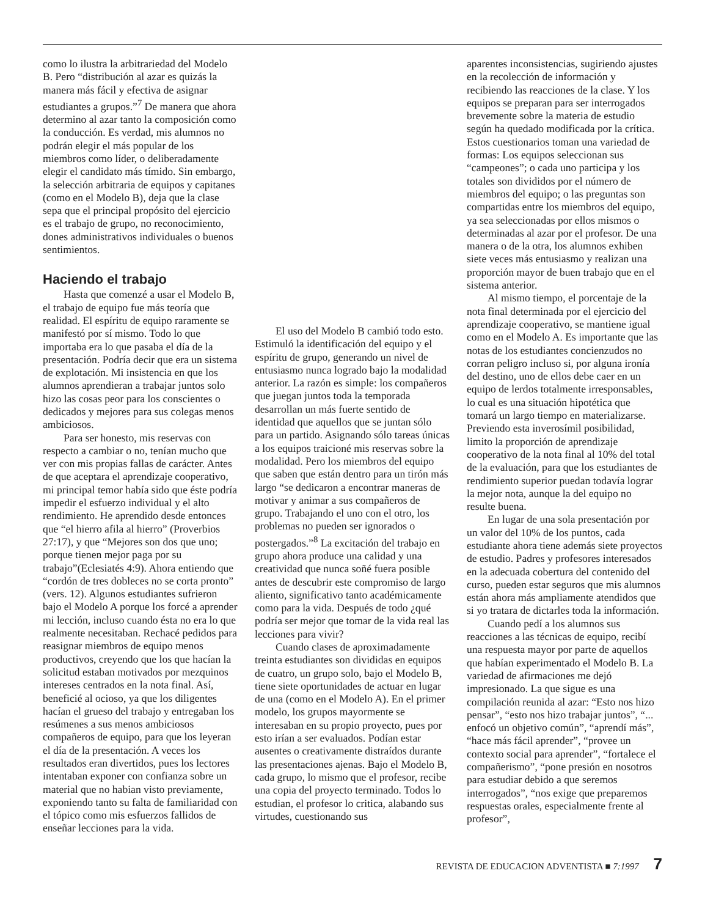como lo ilustra la arbitrariedad del Modelo B. Pero “distribución al azar es quizás la manera más fácil y efectiva de asignar estudiantes a grupos.”<sup>7</sup> De manera que ahora determino al azar tanto la composición como la conducción. Es verdad, mis alumnos no podrán elegir el más popular de los miembros como líder, o deliberadamente elegir el candidato más tímido. Sin embargo, la selección arbitraria de equipos y capitanes (como en el Modelo B), deja que la clase sepa que el principal propósito del ejercicio es el trabajo de grupo, no reconocimiento, dones administrativos individuales o buenos sentimientos.
Haciendo el trabajo
Hasta que comenzé a usar el Modelo B, el trabajo de equipo fue más teoría que realidad. El espíritu de equipo raramente se manifestó por sí mismo. Todo lo que importaba era lo que pasaba el día de la presentación. Podría decir que era un sistema de explotación. Mi insistencia en que los alumnos aprendieran a trabajar juntos solo hizo las cosas peor para los conscientes o dedicados y mejores para sus colegas menos ambiciosos.
Para ser honesto, mis reservas con respecto a cambiar o no, tenían mucho que ver con mis propias fallas de carácter. Antes de que aceptara el aprendizaje cooperativo, mi principal temor había sido que éste podría impedir el esfuerzo individual y el alto rendimiento. He aprendido desde entonces que “el hierro afila al hierro” (Proverbios 27:17), y que “Mejores son dos que uno; porque tienen mejor paga por su trabajo”(Eclesiatés 4:9). Ahora entiendo que “cordón de tres dobleces no se corta pronto” (vers. 12). Algunos estudiantes sufrieron bajo el Modelo A porque los forcé a aprender mi lección, incluso cuando ésta no era lo que realmente necesitaban. Rechacé pedidos para reasignar miembros de equipo menos productivos, creyendo que los que hacían la solicitud estaban motivados por mezquinos intereses centrados en la nota final. Así, beneficié al ocioso, ya que los diligentes hacían el grueso del trabajo y entregaban los resúmenes a sus menos ambiciosos compañeros de equipo, para que los leyeran el día de la presentación. A veces los resultados eran divertidos, pues los lectores intentaban exponer con confianza sobre un material que no habian visto previamente, exponiendo tanto su falta de familiaridad con el tópico como mis esfuerzos fallidos de enseñar lecciones para la vida.
El uso del Modelo B cambió todo esto. Estimuló la identificación del equipo y el espíritu de grupo, generando un nivel de entusiasmo nunca logrado bajo la modalidad anterior. La razón es simple: los compañeros que juegan juntos toda la temporada desarrollan un más fuerte sentido de identidad que aquellos que se juntan sólo para un partido. Asignando sólo tareas únicas a los equipos traicioné mis reservas sobre la modalidad. Pero los miembros del equipo que saben que están dentro para un tirón más largo “se dedicaron a encontrar maneras de motivar y animar a sus compañeros de grupo. Trabajando el uno con el otro, los problemas no pueden ser ignorados o postergados.”<sup>8</sup> La excitación del trabajo en grupo ahora produce una calidad y una creatividad que nunca soñé fuera posible antes de descubrir este compromiso de largo aliento, significativo tanto académicamente como para la vida. Después de todo ¿qué podría ser mejor que tomar de la vida real las lecciones para vivir?
Cuando clases de aproximadamente treinta estudiantes son divididas en equipos de cuatro, un grupo solo, bajo el Modelo B, tiene siete oportunidades de actuar en lugar de una (como en el Modelo A). En el primer modelo, los grupos mayormente se interesaban en su propio proyecto, pues por esto irían a ser evaluados. Podían estar ausentes o creativamente distraídos durante las presentaciones ajenas. Bajo el Modelo B, cada grupo, lo mismo que el profesor, recibe una copia del proyecto terminado. Todos lo estudian, el profesor lo critica, alabando sus virtudes, cuestionando sus
aparentes inconsistencias, sugiriendo ajustes en la recolección de información y recibiendo las reacciones de la clase. Y los equipos se preparan para ser interrogados brevemente sobre la materia de estudio según ha quedado modificada por la crítica. Estos cuestionarios toman una variedad de formas: Los equipos seleccionan sus “campeones”; o cada uno participa y los totales son divididos por el número de miembros del equipo; o las preguntas son compartidas entre los miembros del equipo, ya sea seleccionadas por ellos mismos o determinadas al azar por el profesor. De una manera o de la otra, los alumnos exhiben siete veces más entusiasmo y realizan una proporción mayor de buen trabajo que en el sistema anterior.
Al mismo tiempo, el porcentaje de la nota final determinada por el ejercicio del aprendizaje cooperativo, se mantiene igual como en el Modelo A. Es importante que las notas de los estudiantes concienzudos no corran peligro incluso si, por alguna ironía del destino, uno de ellos debe caer en un equipo de lerdos totalmente irresponsables, lo cual es una situación hipotética que tomará un largo tiempo en materializarse. Previendo esta inverosímil posibilidad, limito la proporción de aprendizaje cooperativo de la nota final al 10% del total de la evaluación, para que los estudiantes de rendimiento superior puedan todavía lograr la mejor nota, aunque la del equipo no resulte buena.
En lugar de una sola presentación por un valor del 10% de los puntos, cada estudiante ahora tiene además siete proyectos de estudio. Padres y profesores interesados en la adecuada cobertura del contenido del curso, pueden estar seguros que mis alumnos están ahora más ampliamente atendidos que si yo tratara de dictarles toda la información.
Cuando pedí a los alumnos sus reacciones a las técnicas de equipo, recibí una respuesta mayor por parte de aquellos que habían experimentado el Modelo B. La variedad de afirmaciones me dejó impresionado. La que sigue es una compilación reunida al azar: “Esto nos hizo pensar”, “esto nos hizo trabajar juntos”, “... enfocó un objetivo común”, “aprendí más”, “hace más fácil aprender”, “provee un contexto social para aprender”, “fortalece el compañerismo”, “pone presión en nosotros para estudiar debido a que seremos interrogados”, “nos exige que preparemos respuestas orales, especialmente frente al profesor”,
REVISTA DE EDUCACION ADVENTISTA ■ 7:1997 7